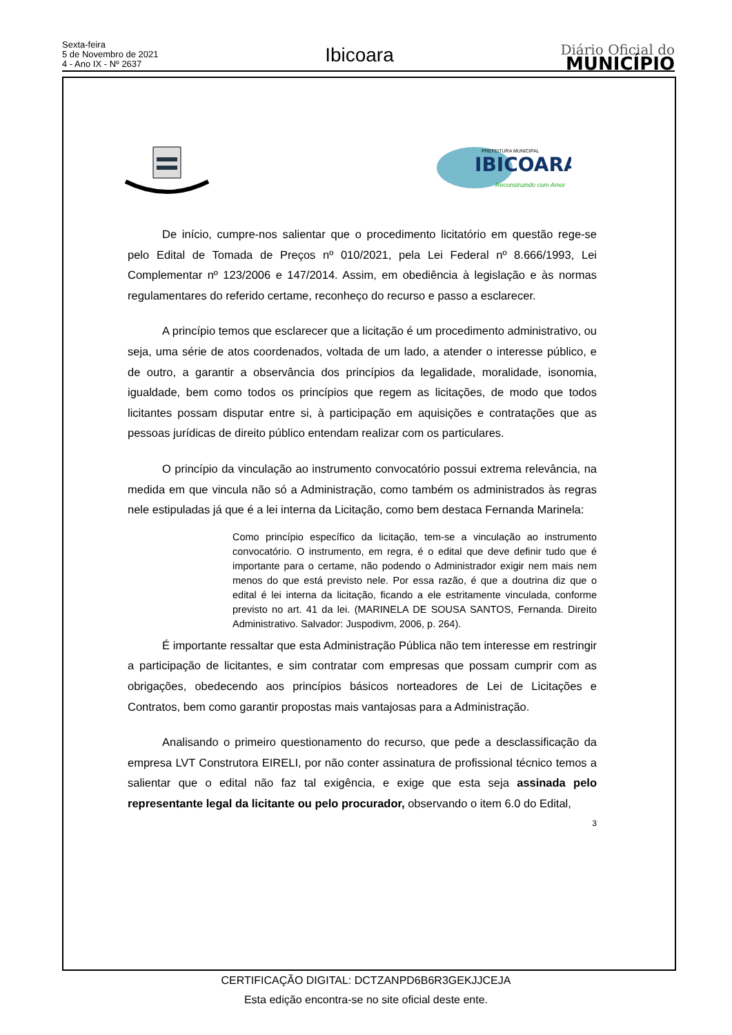Sexta-feira
5 de Novembro de 2021
4 - Ano IX - Nº 2637
Ibicoara
Diário Oficial do
MUNICÍPIO
IBICOARA
PREFEITURA MUNICIPAL
Reconstruindo com Amor
De início, cumpre-nos salientar que o procedimento licitatório em questão rege-se pelo Edital de Tomada de Preços nº 010/2021, pela Lei Federal nº 8.666/1993, Lei Complementar nº 123/2006 e 147/2014. Assim, em obediência à legislação e às normas regulamentares do referido certame, reconheço do recurso e passo a esclarecer.
A princípio temos que esclarecer que a licitação é um procedimento administrativo, ou seja, uma série de atos coordenados, voltada de um lado, a atender o interesse público, e de outro, a garantir a observância dos princípios da legalidade, moralidade, isonomia, igualdade, bem como todos os princípios que regem as licitações, de modo que todos licitantes possam disputar entre si, à participação em aquisições e contratações que as pessoas jurídicas de direito público entendam realizar com os particulares.
O princípio da vinculação ao instrumento convocatório possui extrema relevância, na medida em que vincula não só a Administração, como também os administrados às regras nele estipuladas já que é a lei interna da Licitação, como bem destaca Fernanda Marinela:
Como princípio específico da licitação, tem-se a vinculação ao instrumento convocatório. O instrumento, em regra, é o edital que deve definir tudo que é importante para o certame, não podendo o Administrador exigir nem mais nem menos do que está previsto nele. Por essa razão, é que a doutrina diz que o edital é lei interna da licitação, ficando a ele estritamente vinculada, conforme previsto no art. 41 da lei. (MARINELA DE SOUSA SANTOS, Fernanda. Direito Administrativo. Salvador: Juspodivm, 2006, p. 264).
É importante ressaltar que esta Administração Pública não tem interesse em restringir a participação de licitantes, e sim contratar com empresas que possam cumprir com as obrigações, obedecendo aos princípios básicos norteadores de Lei de Licitações e Contratos, bem como garantir propostas mais vantajosas para a Administração.
Analisando o primeiro questionamento do recurso, que pede a desclassificação da empresa LVT Construtora EIRELI, por não conter assinatura de profissional técnico temos a salientar que o edital não faz tal exigência, e exige que esta seja assinada pelo representante legal da licitante ou pelo procurador, observando o item 6.0 do Edital,
3
CERTIFICAÇÃO DIGITAL: DCTZANPD6B6R3GEKJJCEJA
Esta edição encontra-se no site oficial deste ente.